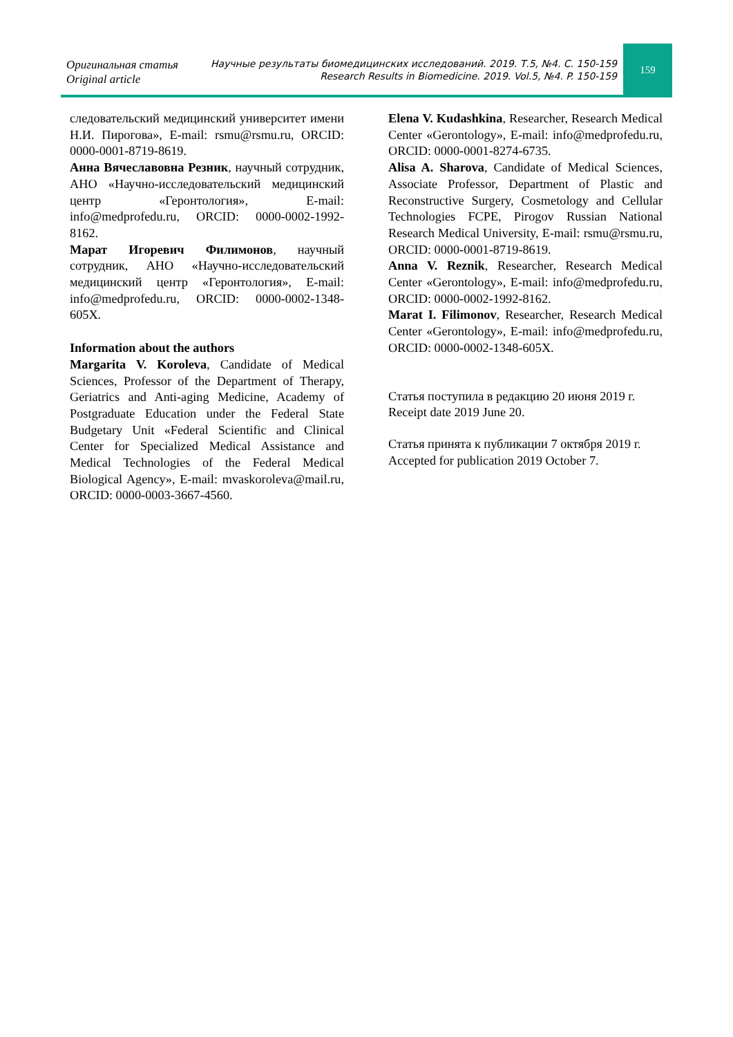Оригинальная статья
Original article
Научные результаты биомедицинских исследований. 2019. Т.5, №4. С. 150-159
Research Results in Biomedicine. 2019. Vol.5, №4. P. 150-159
159
следовательский медицинский университет имени Н.И. Пирогова», E-mail: rsmu@rsmu.ru, ORCID: 0000-0001-8719-8619.
Анна Вячеславовна Резник, научный сотрудник, АНО «Научно-исследовательский медицинский центр «Геронтология», E-mail: info@medprofedu.ru, ORCID: 0000-0002-1992-8162.
Марат Игоревич Филимонов, научный сотрудник, АНО «Научно-исследовательский медицинский центр «Геронтология», E-mail: info@medprofedu.ru, ORCID: 0000-0002-1348-605X.
Information about the authors
Margarita V. Koroleva, Candidate of Medical Sciences, Professor of the Department of Therapy, Geriatrics and Anti-aging Medicine, Academy of Postgraduate Education under the Federal State Budgetary Unit «Federal Scientific and Clinical Center for Specialized Medical Assistance and Medical Technologies of the Federal Medical Biological Agency», E-mail: mvaskoroleva@mail.ru, ORCID: 0000-0003-3667-4560.
Elena V. Kudashkina, Researcher, Research Medical Center «Gerontology», E-mail: info@medprofedu.ru, ORCID: 0000-0001-8274-6735.
Alisa A. Sharova, Candidate of Medical Sciences, Associate Professor, Department of Plastic and Reconstructive Surgery, Cosmetology and Cellular Technologies FCPE, Pirogov Russian National Research Medical University, E-mail: rsmu@rsmu.ru, ORCID: 0000-0001-8719-8619.
Anna V. Reznik, Researcher, Research Medical Center «Gerontology», E-mail: info@medprofedu.ru, ORCID: 0000-0002-1992-8162.
Marat I. Filimonov, Researcher, Research Medical Center «Gerontology», E-mail: info@medprofedu.ru, ORCID: 0000-0002-1348-605X.
Статья поступила в редакцию 20 июня 2019 г.
Receipt date 2019 June 20.
Статья принята к публикации 7 октября 2019 г.
Accepted for publication 2019 October 7.